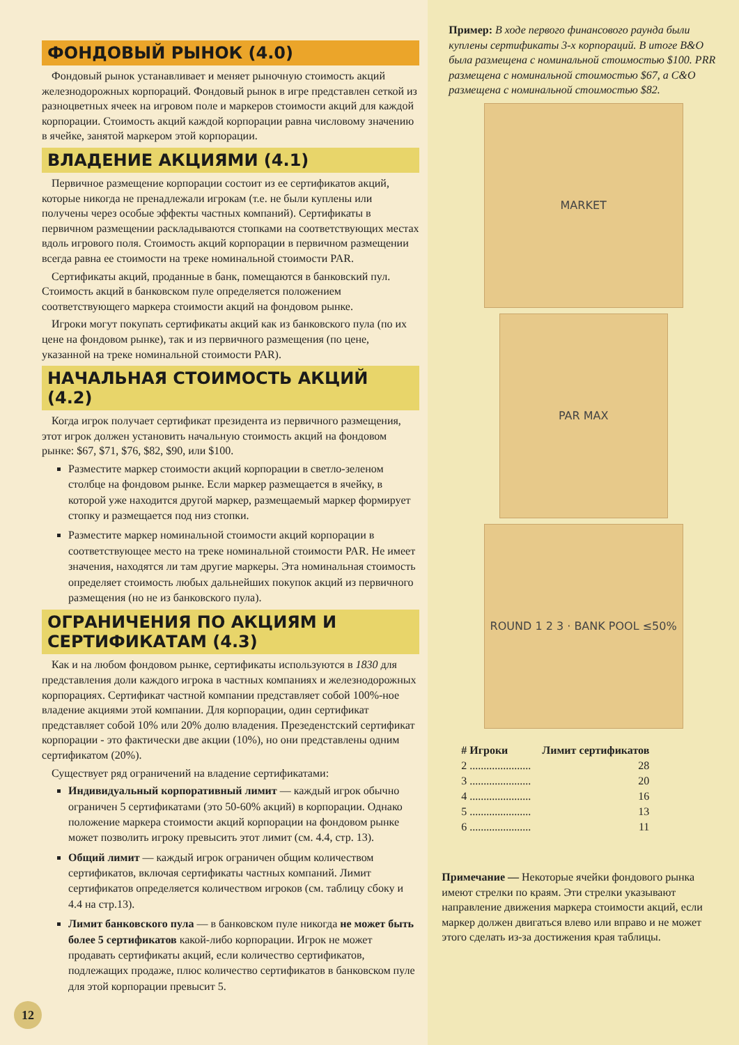ФОНДОВЫЙ РЫНОК (4.0)
Фондовый рынок устанавливает и меняет рыночную стоимость акций железнодорожных корпораций. Фондовый рынок в игре представлен сеткой из разноцветных ячеек на игровом поле и маркеров стоимости акций для каждой корпорации. Стоимость акций каждой корпорации равна числовому значению в ячейке, занятой маркером этой корпорации.
ВЛАДЕНИЕ АКЦИЯМИ (4.1)
Первичное размещение корпорации состоит из ее сертификатов акций, которые никогда не пренадлежали игрокам (т.е. не были куплены или получены через особые эффекты частных компаний). Сертификаты в первичном размещении раскладываются стопками на соответствующих местах вдоль игрового поля. Стоимость акций корпорации в первичном размещении всегда равна ее стоимости на треке номинальной стоимости PAR.
Сертификаты акций, проданные в банк, помещаются в банковский пул. Стоимость акций в банковском пуле определяется положением соответствующего маркера стоимости акций на фондовом рынке.
Игроки могут покупать сертификаты акций как из банковского пула (по их цене на фондовом рынке), так и из первичного размещения (по цене, указанной на треке номинальной стоимости PAR).
НАЧАЛЬНАЯ СТОИМОСТЬ АКЦИЙ (4.2)
Когда игрок получает сертификат президента из первичного размещения, этот игрок должен установить начальную стоимость акций на фондовом рынке: $67, $71, $76, $82, $90, или $100.
Разместите маркер стоимости акций корпорации в светло-зеленом столбце на фондовом рынке. Если маркер размещается в ячейку, в которой уже находится другой маркер, размещаемый маркер формирует стопку и размещается под низ стопки.
Разместите маркер номинальной стоимости акций корпорации в соответствующее место на треке номинальной стоимости PAR. Не имеет значения, находятся ли там другие маркеры. Эта номинальная стоимость определяет стоимость любых дальнейших покупок акций из первичного размещения (но не из банковского пула).
ОГРАНИЧЕНИЯ ПО АКЦИЯМ И СЕРТИФИКАТАМ (4.3)
Как и на любом фондовом рынке, сертификаты используются в 1830 для представления доли каждого игрока в частных компаниях и железнодорожных корпорациях. Сертификат частной компании представляет собой 100%-ное владение акциями этой компании. Для корпорации, один сертификат представляет собой 10% или 20% долю владения. Презеденстский сертификат корпорации - это фактически две акции (10%), но они представлены одним сертификатом (20%).
Существует ряд ограничений на владение сертификатами:
Индивидуальный корпоративный лимит — каждый игрок обычно ограничен 5 сертификатами (это 50-60% акций) в корпорации. Однако положение маркера стоимости акций корпорации на фондовом рынке может позволить игроку превысить этот лимит (см. 4.4, стр. 13).
Общий лимит — каждый игрок ограничен общим количеством сертификатов, включая сертификаты частных компаний. Лимит сертификатов определяется количеством игроков (см. таблицу сбоку и 4.4 на стр.13).
Лимит банковского пула — в банковском пуле никогда не может быть более 5 сертификатов какой-либо корпорации. Игрок не может продавать сертификаты акций, если количество сертификатов, подлежащих продаже, плюс количество сертификатов в банковском пуле для этой корпорации превысит 5.
12
Пример: В ходе первого финансового раунда были куплены сертификаты 3-х корпораций. В итоге B&O была размещена с номинальной стоимостью $100. PRR размещена с номинальной стоимостью $67, а C&O размещена с номинальной стоимостью $82.
MARKET
PAR MAX
ROUND 1 2 3 · BANK POOL ≤50%
| # Игроки | Лимит сертификатов |
| --- | --- |
| 2 ...................... | 28 |
| 3 ...................... | 20 |
| 4 ...................... | 16 |
| 5 ...................... | 13 |
| 6 ...................... | 11 |
Примечание — Некоторые ячейки фондового рынка имеют стрелки по краям. Эти стрелки указывают направление движения маркера стоимости акций, если маркер должен двигаться влево или вправо и не может этого сделать из-за достижения края таблицы.